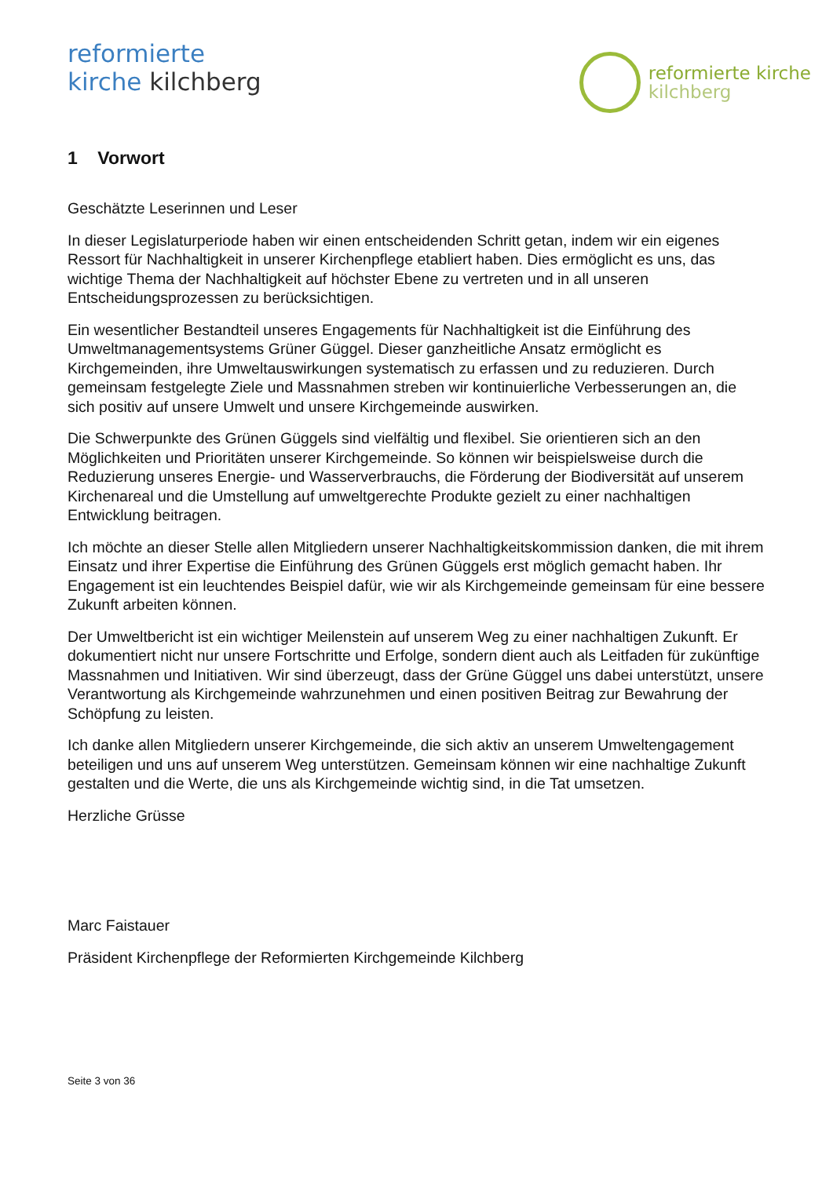reformierte
kirche kilchberg
reformierte kirche
kilchberg
1 Vorwort
Geschätzte Leserinnen und Leser
In dieser Legislaturperiode haben wir einen entscheidenden Schritt getan, indem wir ein eigenes Ressort für Nachhaltigkeit in unserer Kirchenpflege etabliert haben. Dies ermöglicht es uns, das wichtige Thema der Nachhaltigkeit auf höchster Ebene zu vertreten und in all unseren Entscheidungsprozessen zu berücksichtigen.
Ein wesentlicher Bestandteil unseres Engagements für Nachhaltigkeit ist die Einführung des Umweltmanagementsystems Grüner Güggel. Dieser ganzheitliche Ansatz ermöglicht es Kirchgemeinden, ihre Umweltauswirkungen systematisch zu erfassen und zu reduzieren. Durch gemeinsam festgelegte Ziele und Massnahmen streben wir kontinuierliche Verbesserungen an, die sich positiv auf unsere Umwelt und unsere Kirchgemeinde auswirken.
Die Schwerpunkte des Grünen Güggels sind vielfältig und flexibel. Sie orientieren sich an den Möglichkeiten und Prioritäten unserer Kirchgemeinde. So können wir beispielsweise durch die Reduzierung unseres Energie- und Wasserverbrauchs, die Förderung der Biodiversität auf unserem Kirchenareal und die Umstellung auf umweltgerechte Produkte gezielt zu einer nachhaltigen Entwicklung beitragen.
Ich möchte an dieser Stelle allen Mitgliedern unserer Nachhaltigkeitskommission danken, die mit ihrem Einsatz und ihrer Expertise die Einführung des Grünen Güggels erst möglich gemacht haben. Ihr Engagement ist ein leuchtendes Beispiel dafür, wie wir als Kirchgemeinde gemeinsam für eine bessere Zukunft arbeiten können.
Der Umweltbericht ist ein wichtiger Meilenstein auf unserem Weg zu einer nachhaltigen Zukunft. Er dokumentiert nicht nur unsere Fortschritte und Erfolge, sondern dient auch als Leitfaden für zukünftige Massnahmen und Initiativen. Wir sind überzeugt, dass der Grüne Güggel uns dabei unterstützt, unsere Verantwortung als Kirchgemeinde wahrzunehmen und einen positiven Beitrag zur Bewahrung der Schöpfung zu leisten.
Ich danke allen Mitgliedern unserer Kirchgemeinde, die sich aktiv an unserem Umweltengagement beteiligen und uns auf unserem Weg unterstützen. Gemeinsam können wir eine nachhaltige Zukunft gestalten und die Werte, die uns als Kirchgemeinde wichtig sind, in die Tat umsetzen.
Herzliche Grüsse
Marc Faistauer
Präsident Kirchenpflege der Reformierten Kirchgemeinde Kilchberg
Seite 3 von 36